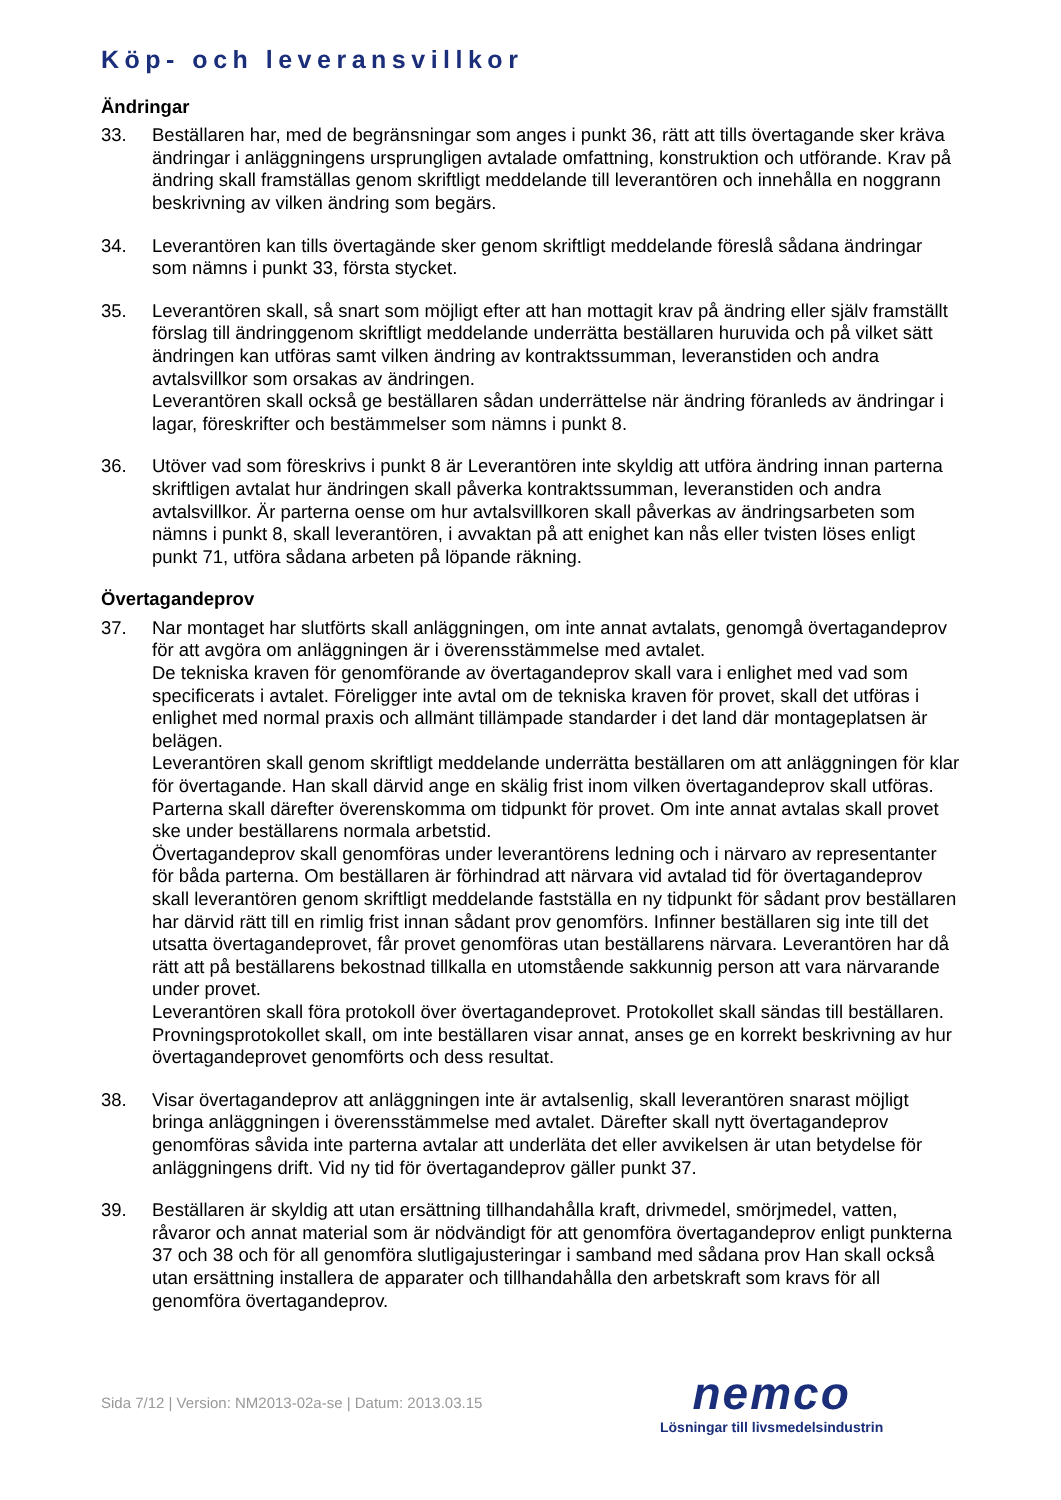Köp- och leveransvillkor
Ändringar
33. Beställaren har, med de begränsningar som anges i punkt 36, rätt att tills övertagande sker kräva ändringar i anläggningens ursprungligen avtalade omfattning, konstruktion och utförande. Krav på ändring skall framställas genom skriftligt meddelande till leverantören och innehålla en noggrann beskrivning av vilken ändring som begärs.
34. Leverantören kan tills övertagände sker genom skriftligt meddelande föreslå sådana ändringar som nämns i punkt 33, första stycket.
35. Leverantören skall, så snart som möjligt efter att han mottagit krav på ändring eller själv framställt förslag till ändringgenom skriftligt meddelande underrätta beställaren huruvida och på vilket sätt ändringen kan utföras samt vilken ändring av kontraktssumman, leveranstiden och andra avtalsvillkor som orsakas av ändringen.
Leverantören skall också ge beställaren sådan underrättelse när ändring föranleds av ändringar i lagar, föreskrifter och bestämmelser som nämns i punkt 8.
36. Utöver vad som föreskrivs i punkt 8 är Leverantören inte skyldig att utföra ändring innan parterna skriftligen avtalat hur ändringen skall påverka kontraktssumman, leveranstiden och andra avtalsvillkor. Är parterna oense om hur avtalsvillkoren skall påverkas av ändringsarbeten som nämns i punkt 8, skall leverantören, i avvaktan på att enighet kan nås eller tvisten löses enligt punkt 71, utföra sådana arbeten på löpande räkning.
Övertagandeprov
37. Nar montaget har slutförts skall anläggningen, om inte annat avtalats, genomgå övertagandeprov för att avgöra om anläggningen är i överensstämmelse med avtalet.
De tekniska kraven för genomförande av övertagandeprov skall vara i enlighet med vad som specificerats i avtalet. Föreligger inte avtal om de tekniska kraven för provet, skall det utföras i enlighet med normal praxis och allmänt tillämpade standarder i det land där montageplatsen är belägen.
Leverantören skall genom skriftligt meddelande underrätta beställaren om att anläggningen för klar för övertagande. Han skall därvid ange en skälig frist inom vilken övertagandeprov skall utföras. Parterna skall därefter överenskomma om tidpunkt för provet. Om inte annat avtalas skall provet ske under beställarens normala arbetstid.
Övertagandeprov skall genomföras under leverantörens ledning och i närvaro av representanter för båda parterna. Om beställaren är förhindrad att närvara vid avtalad tid för övertagandeprov skall leverantören genom skriftligt meddelande fastställa en ny tidpunkt för sådant prov beställaren har därvid rätt till en rimlig frist innan sådant prov genomförs. Infinner beställaren sig inte till det utsatta övertagandeprovet, får provet genomföras utan beställarens närvara. Leverantören har då rätt att på beställarens bekostnad tillkalla en utomstående sakkunnig person att vara närvarande under provet.
Leverantören skall föra protokoll över övertagandeprovet. Protokollet skall sändas till beställaren. Provningsprotokollet skall, om inte beställaren visar annat, anses ge en korrekt beskrivning av hur övertagandeprovet genomförts och dess resultat.
38. Visar övertagandeprov att anläggningen inte är avtalsenlig, skall leverantören snarast möjligt bringa anläggningen i överensstämmelse med avtalet. Därefter skall nytt övertagandeprov genomföras såvida inte parterna avtalar att underläta det eller avvikelsen är utan betydelse för anläggningens drift. Vid ny tid för övertagandeprov gäller punkt 37.
39. Beställaren är skyldig att utan ersättning tillhandahålla kraft, drivmedel, smörjmedel, vatten, råvaror och annat material som är nödvändigt för att genomföra övertagandeprov enligt punkterna 37 och 38 och för all genomföra slutligajusteringar i samband med sådana prov Han skall också utan ersättning installera de apparater och tillhandahålla den arbetskraft som kravs för all genomföra övertagandeprov.
Sida 7/12 | Version: NM2013-02a-se | Datum: 2013.03.15
nemco
Lösningar till livsmedelsindustrin